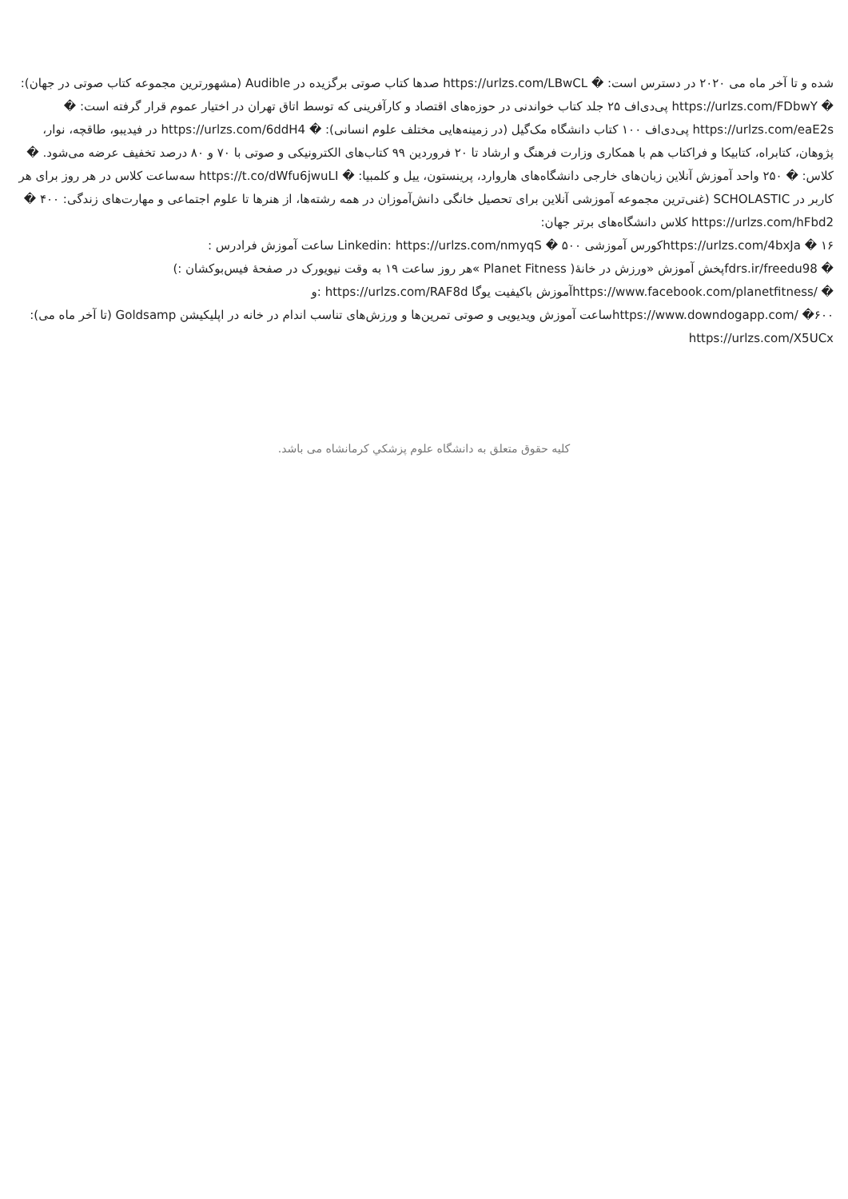شده و تا آخر ماه می ۲۰۲۰ در دسترس است: � https://urlzs.com/LBwCL صدها کتاب صوتی برگزیده در Audible (مشهورترین مجموعه کتاب صوتی در جهان): � https://urlzs.com/FDbwY پی‌دی‌اف ۲۵ جلد کتاب خواندنی در حوزه‌های اقتصاد و کارآفرینی که توسط اتاق تهران در اختیار عموم قرار گرفته است: � https://urlzs.com/eaE2s پی‌دی‌اف ۱۰۰ کتاب دانشگاه مک‌گیل (در زمینه‌هایی مختلف علوم انسانی): � https://urlzs.com/6ddH4 در فیدیبو، طاقچه، نوار، پژوهان، کتابراه، کتابیکا و فراکتاب هم با همکاری وزارت فرهنگ و ارشاد تا ۲۰ فروردین ۹۹ کتاب‌های الکترونیکی و صوتی با ۷۰ و ۸۰ درصد تخفیف عرضه می‌شود. � کلاس: � ۲۵۰ واحد آموزش آنلاین زبان‌های خارجی دانشگاه‌های هاروارد، پرینستون، ییل و کلمبیا: � https://t.co/dWfu6jwuLI سه‌ساعت کلاس در هر روز برای هر کاربر در SCHOLASTIC (غنی‌ترین مجموعه آموزشی آنلاین برای تحصیل خانگی دانش‌آموزان در همه رشته‌ها، از هنرها تا علوم اجتماعی و مهارت‌های زندگی: ۴۰۰ � https://urlzs.com/hFbd2 کلاس دانشگاه‌های برتر جهان:
۱۶ � https://urlzs.com/4bxJaکورس آموزشی ۵۰۰ � Linkedin: https://urlzs.com/nmyqS ساعت آموزش فرادرس :
� fdrs.ir/freedu98پخش آموزش «ورزش در خانهٔ( Planet Fitness »هر روز ساعت ۱۹ به وقت نیویورک در صفحهٔ فیس‌بوکشان :)
� /https://www.facebook.com/planetfitnessآموزش باکیفیت یوگا https://urlzs.com/RAF8d :و
۶۰۰� /https://www.downdogapp.comساعت آموزش ویدیویی و صوتی تمرین‌ها و ورزش‌های تناسب اندام در خانه در اپلیکیشن Goldsamp (تا آخر ماه می): https://urlzs.com/X5UCx
کلیه حقوق متعلق به دانشگاه علوم پزشكي كرمانشاه می باشد.